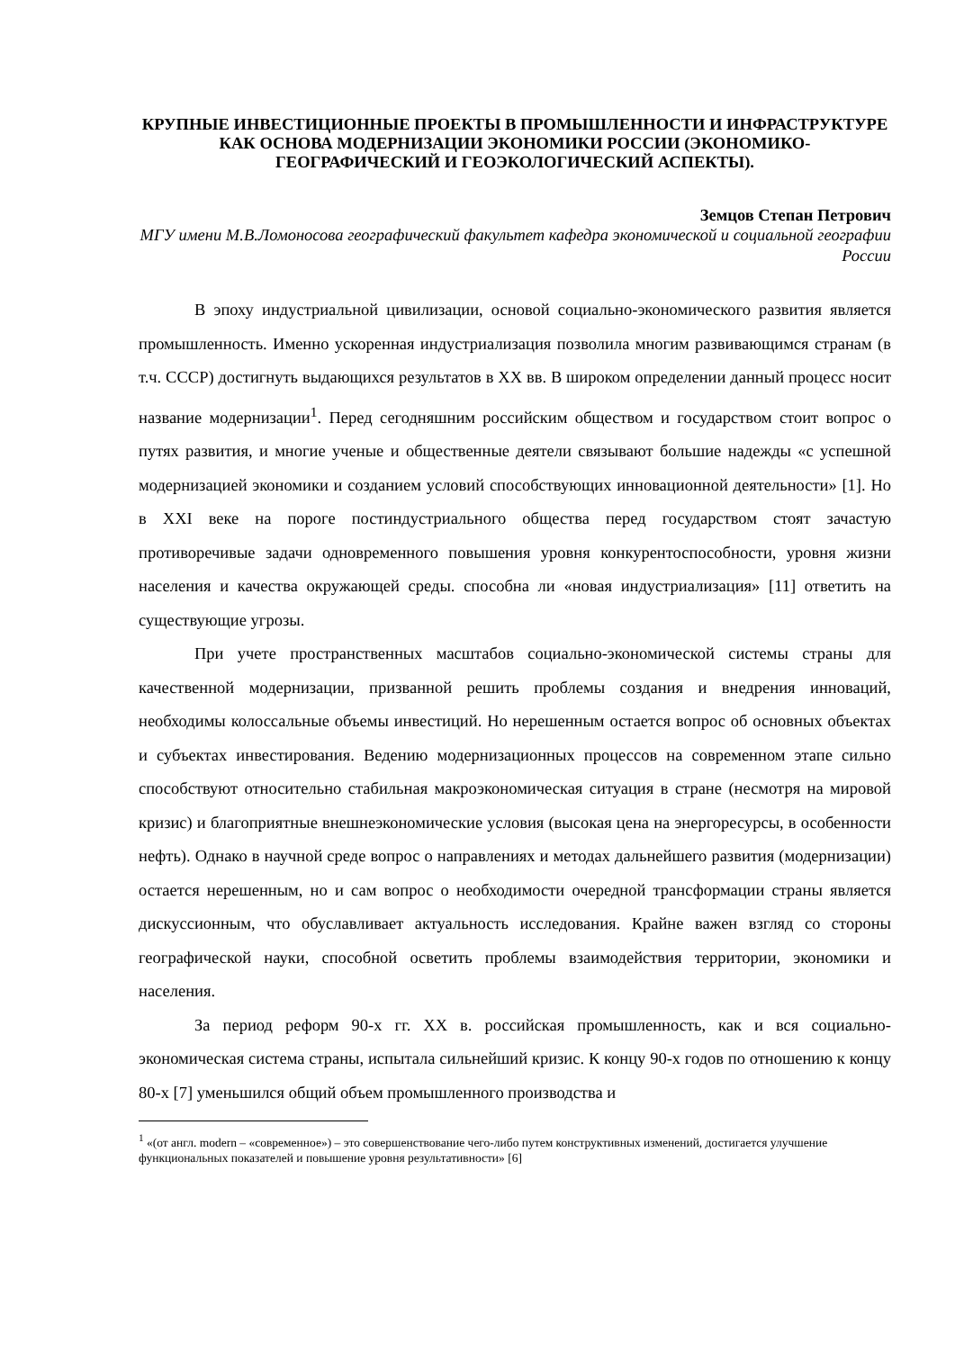КРУПНЫЕ ИНВЕСТИЦИОННЫЕ ПРОЕКТЫ В ПРОМЫШЛЕННОСТИ И ИНФРАСТРУКТУРЕ КАК ОСНОВА МОДЕРНИЗАЦИИ ЭКОНОМИКИ РОССИИ (ЭКОНОМИКО-ГЕОГРАФИЧЕСКИЙ И ГЕОЭКОЛОГИЧЕСКИЙ АСПЕКТЫ).
Земцов Степан Петрович
МГУ имени М.В.Ломоносова географический факультет кафедра экономической и социальной географии России
В эпоху индустриальной цивилизации, основой социально-экономического развития является промышленность. Именно ускоренная индустриализация позволила многим развивающимся странам (в т.ч. СССР) достигнуть выдающихся результатов в XX вв. В широком определении данный процесс носит название модернизации<sup>1</sup>. Перед сегодняшним российским обществом и государством стоит вопрос о путях развития, и многие ученые и общественные деятели связывают большие надежды «с успешной модернизацией экономики и созданием условий способствующих инновационной деятельности» [1]. Но в XXI веке на пороге постиндустриального общества перед государством стоят зачастую противоречивые задачи одновременного повышения уровня конкурентоспособности, уровня жизни населения и качества окружающей среды. способна ли «новая индустриализация» [11] ответить на существующие угрозы.
При учете пространственных масштабов социально-экономической системы страны для качественной модернизации, призванной решить проблемы создания и внедрения инноваций, необходимы колоссальные объемы инвестиций. Но нерешенным остается вопрос об основных объектах и субъектах инвестирования. Ведению модернизационных процессов на современном этапе сильно способствуют относительно стабильная макроэкономическая ситуация в стране (несмотря на мировой кризис) и благоприятные внешнеэкономические условия (высокая цена на энергоресурсы, в особенности нефть). Однако в научной среде вопрос о направлениях и методах дальнейшего развития (модернизации) остается нерешенным, но и сам вопрос о необходимости очередной трансформации страны является дискуссионным, что обуславливает актуальность исследования. Крайне важен взгляд со стороны географической науки, способной осветить проблемы взаимодействия территории, экономики и населения.
За период реформ 90-х гг. XX в. российская промышленность, как и вся социально-экономическая система страны, испытала сильнейший кризис. К концу 90-х годов по отношению к концу 80-х [7] уменьшился общий объем промышленного производства и
<sup>1</sup> «(от англ. modern – «современное») – это совершенствование чего-либо путем конструктивных изменений, достигается улучшение функциональных показателей и повышение уровня результативности» [6]